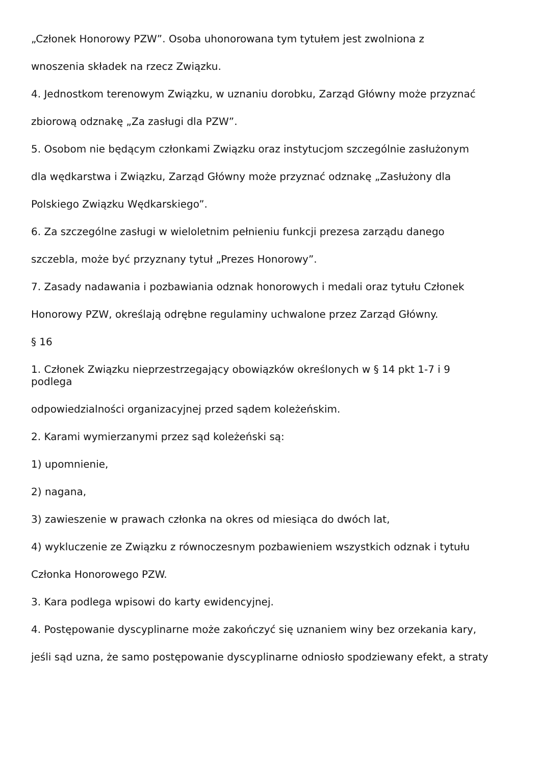„Członek Honorowy PZW”. Osoba uhonorowana tym tytułem jest zwolniona z
wnoszenia składek na rzecz Związku.
4. Jednostkom terenowym Związku, w uznaniu dorobku, Zarząd Główny może przyznać
zbiorową odznakę „Za zasługi dla PZW”.
5. Osobom nie będącym członkami Związku oraz instytucjom szczególnie zasłużonym
dla wędkarstwa i Związku, Zarząd Główny może przyznać odznakę „Zasłużony dla
Polskiego Związku Wędkarskiego”.
6. Za szczególne zasługi w wieloletnim pełnieniu funkcji prezesa zarządu danego
szczebla, może być przyznany tytuł „Prezes Honorowy”.
7. Zasady nadawania i pozbawiania odznak honorowych i medali oraz tytułu Członek
Honorowy PZW, określają odrębne regulaminy uchwalone przez Zarząd Główny.
§ 16
1. Członek Związku nieprzestrzegający obowiązków określonych w § 14 pkt 1-7 i 9 podlega
odpowiedzialności organizacyjnej przed sądem koleżeńskim.
2. Karami wymierzanymi przez sąd koleżeński są:
1) upomnienie,
2) nagana,
3) zawieszenie w prawach członka na okres od miesiąca do dwóch lat,
4) wykluczenie ze Związku z równoczesnym pozbawieniem wszystkich odznak i tytułu
Członka Honorowego PZW.
3. Kara podlega wpisowi do karty ewidencyjnej.
4. Postępowanie dyscyplinarne może zakończyć się uznaniem winy bez orzekania kary,
jeśli sąd uzna, że samo postępowanie dyscyplinarne odniosło spodziewany efekt, a straty